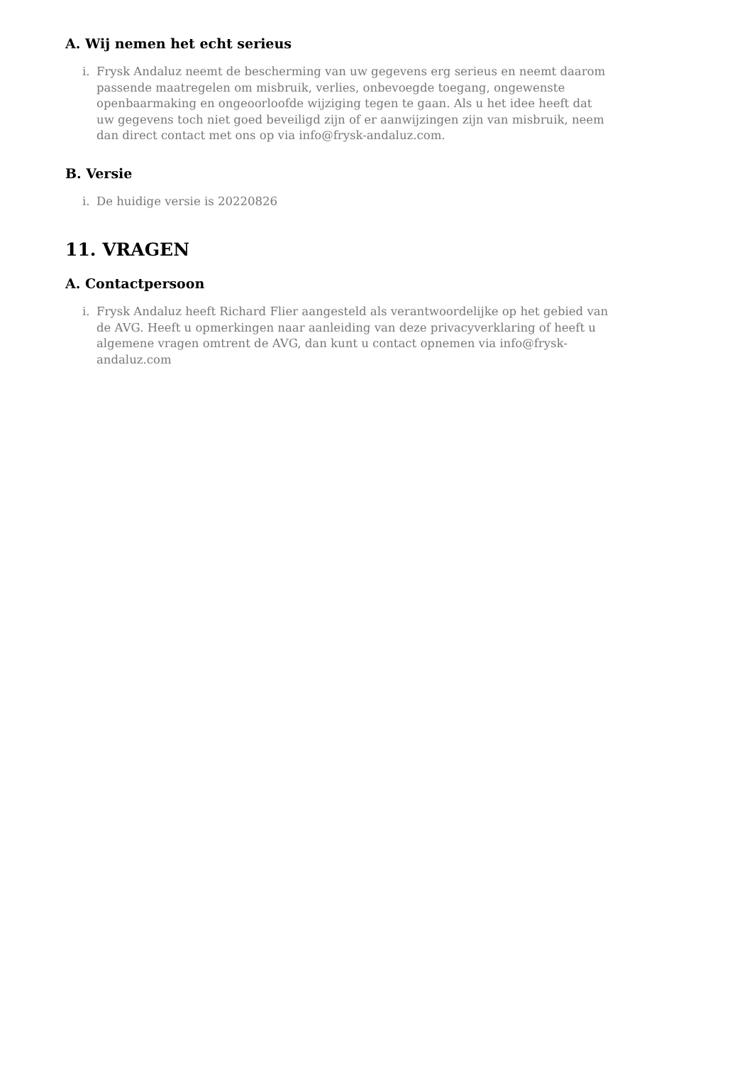A. Wij nemen het echt serieus
i. Frysk Andaluz neemt de bescherming van uw gegevens erg serieus en neemt daarom passende maatregelen om misbruik, verlies, onbevoegde toegang, ongewenste openbaarmaking en ongeoorloofde wijziging tegen te gaan. Als u het idee heeft dat uw gegevens toch niet goed beveiligd zijn of er aanwijzingen zijn van misbruik, neem dan direct contact met ons op via info@frysk-andaluz.com.
B. Versie
i. De huidige versie is 20220826
11. VRAGEN
A. Contactpersoon
i. Frysk Andaluz heeft Richard Flier aangesteld als verantwoordelijke op het gebied van de AVG. Heeft u opmerkingen naar aanleiding van deze privacyverklaring of heeft u algemene vragen omtrent de AVG, dan kunt u contact opnemen via info@frysk-andaluz.com